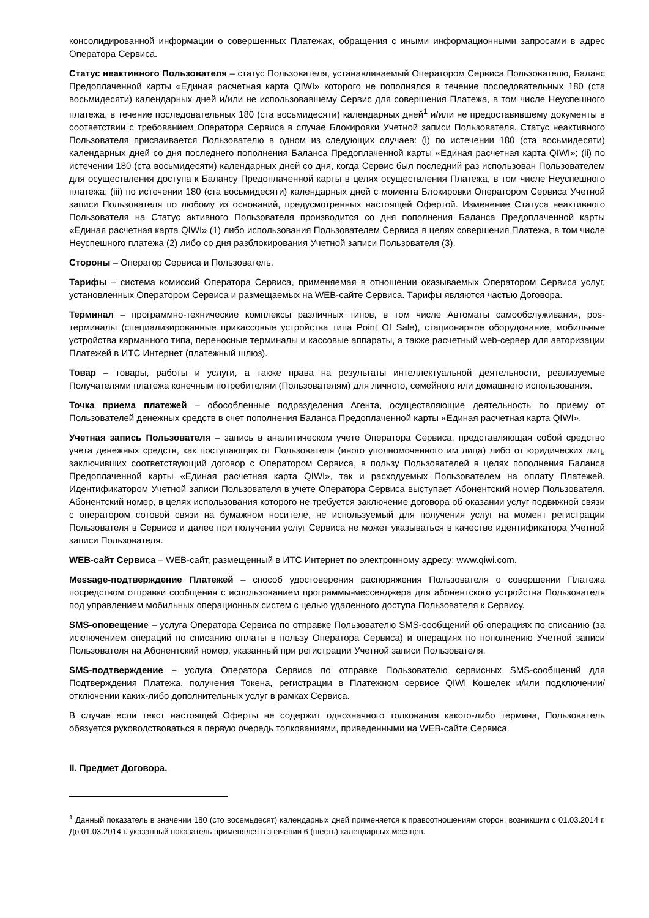консолидированной информации о совершенных Платежах, обращения с иными информационными запросами в адрес Оператора Сервиса.
Статус неактивного Пользователя – статус Пользователя, устанавливаемый Оператором Сервиса Пользователю, Баланс Предоплаченной карты «Единая расчетная карта QIWI» которого не пополнялся в течение последовательных 180 (ста восьмидесяти) календарных дней и/или не использовавшему Сервис для совершения Платежа, в том числе Неуспешного платежа, в течение последовательных 180 (ста восьмидесяти) календарных дней<sup>1</sup> и/или не предоставившему документы в соответствии с требованием Оператора Сервиса в случае Блокировки Учетной записи Пользователя. Статус неактивного Пользователя присваивается Пользователю в одном из следующих случаев: (i) по истечении 180 (ста восьмидесяти) календарных дней со дня последнего пополнения Баланса Предоплаченной карты «Единая расчетная карта QIWI»; (ii) по истечении 180 (ста восьмидесяти) календарных дней со дня, когда Сервис был последний раз использован Пользователем для осуществления доступа к Балансу Предоплаченной карты в целях осуществления Платежа, в том числе Неуспешного платежа; (iii) по истечении 180 (ста восьмидесяти) календарных дней с момента Блокировки Оператором Сервиса Учетной записи Пользователя по любому из оснований, предусмотренных настоящей Офертой. Изменение Статуса неактивного Пользователя на Статус активного Пользователя производится со дня пополнения Баланса Предоплаченной карты «Единая расчетная карта QIWI» (1) либо использования Пользователем Сервиса в целях совершения Платежа, в том числе Неуспешного платежа (2) либо со дня разблокирования Учетной записи Пользователя (3).
Стороны – Оператор Сервиса и Пользователь.
Тарифы – система комиссий Оператора Сервиса, применяемая в отношении оказываемых Оператором Сервиса услуг, установленных Оператором Сервиса и размещаемых на WEB-сайте Сервиса. Тарифы являются частью Договора.
Терминал – программно-технические комплексы различных типов, в том числе Автоматы самообслуживания, pos-терминалы (специализированные прикассовые устройства типа Point Of Sale), стационарное оборудование, мобильные устройства карманного типа, переносные терминалы и кассовые аппараты, а также расчетный web-сервер для авторизации Платежей в ИТС Интернет (платежный шлюз).
Товар – товары, работы и услуги, а также права на результаты интеллектуальной деятельности, реализуемые Получателями платежа конечным потребителям (Пользователям) для личного, семейного или домашнего использования.
Точка приема платежей – обособленные подразделения Агента, осуществляющие деятельность по приему от Пользователей денежных средств в счет пополнения Баланса Предоплаченной карты «Единая расчетная карта QIWI».
Учетная запись Пользователя – запись в аналитическом учете Оператора Сервиса, представляющая собой средство учета денежных средств, как поступающих от Пользователя (иного уполномоченного им лица) либо от юридических лиц, заключивших соответствующий договор с Оператором Сервиса, в пользу Пользователей в целях пополнения Баланса Предоплаченной карты «Единая расчетная карта QIWI», так и расходуемых Пользователем на оплату Платежей. Идентификатором Учетной записи Пользователя в учете Оператора Сервиса выступает Абонентский номер Пользователя. Абонентский номер, в целях использования которого не требуется заключение договора об оказании услуг подвижной связи с оператором сотовой связи на бумажном носителе, не используемый для получения услуг на момент регистрации Пользователя в Сервисе и далее при получении услуг Сервиса не может указываться в качестве идентификатора Учетной записи Пользователя.
WEB-сайт Сервиса – WEB-сайт, размещенный в ИТС Интернет по электронному адресу: www.qiwi.com.
Message-подтверждение Платежей – способ удостоверения распоряжения Пользователя о совершении Платежа посредством отправки сообщения с использованием программы-мессенджера для абонентского устройства Пользователя под управлением мобильных операционных систем с целью удаленного доступа Пользователя к Сервису.
SMS-оповещение – услуга Оператора Сервиса по отправке Пользователю SMS-сообщений об операциях по списанию (за исключением операций по списанию оплаты в пользу Оператора Сервиса) и операциях по пополнению Учетной записи Пользователя на Абонентский номер, указанный при регистрации Учетной записи Пользователя.
SMS-подтверждение – услуга Оператора Сервиса по отправке Пользователю сервисных SMS-сообщений для Подтверждения Платежа, получения Токена, регистрации в Платежном сервисе QIWI Кошелек и/или подключении/отключении каких-либо дополнительных услуг в рамках Сервиса.
В случае если текст настоящей Оферты не содержит однозначного толкования какого-либо термина, Пользователь обязуется руководствоваться в первую очередь толкованиями, приведенными на WEB-сайте Сервиса.
II. Предмет Договора.
<sup>1</sup> Данный показатель в значении 180 (сто восемьдесят) календарных дней применяется к правоотношениям сторон, возникшим с 01.03.2014 г. До 01.03.2014 г. указанный показатель применялся в значении 6 (шесть) календарных месяцев.